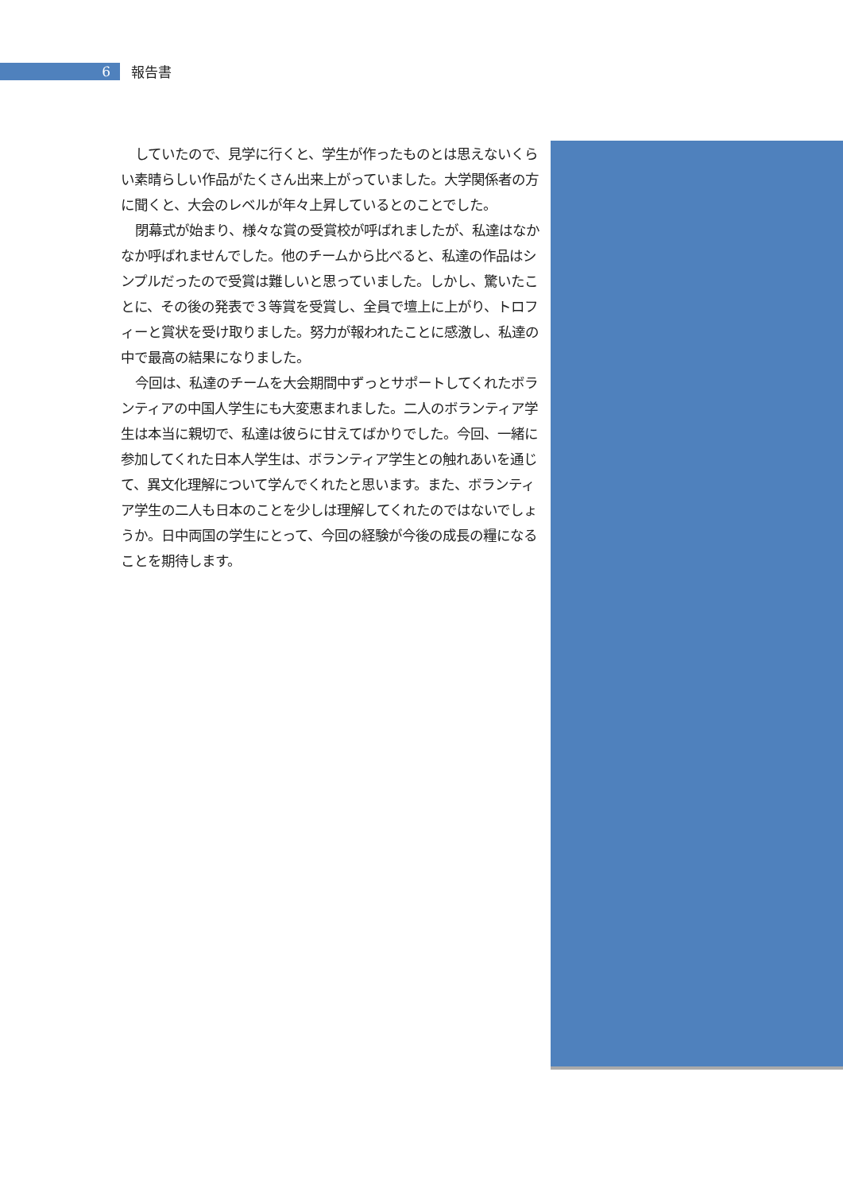6
報告書
していたので、見学に行くと、学生が作ったものとは思えないくらい素晴らしい作品がたくさん出来上がっていました。大学関係者の方に聞くと、大会のレベルが年々上昇しているとのことでした。
閉幕式が始まり、様々な賞の受賞校が呼ばれましたが、私達はなかなか呼ばれませんでした。他のチームから比べると、私達の作品はシンプルだったので受賞は難しいと思っていました。しかし、驚いたことに、その後の発表で３等賞を受賞し、全員で壇上に上がり、トロフィーと賞状を受け取りました。努力が報われたことに感激し、私達の中で最高の結果になりました。
今回は、私達のチームを大会期間中ずっとサポートしてくれたボランティアの中国人学生にも大変恵まれました。二人のボランティア学生は本当に親切で、私達は彼らに甘えてばかりでした。今回、一緒に参加してくれた日本人学生は、ボランティア学生との触れあいを通じて、異文化理解について学んでくれたと思います。また、ボランティア学生の二人も日本のことを少しは理解してくれたのではないでしょうか。日中両国の学生にとって、今回の経験が今後の成長の糧になることを期待します。